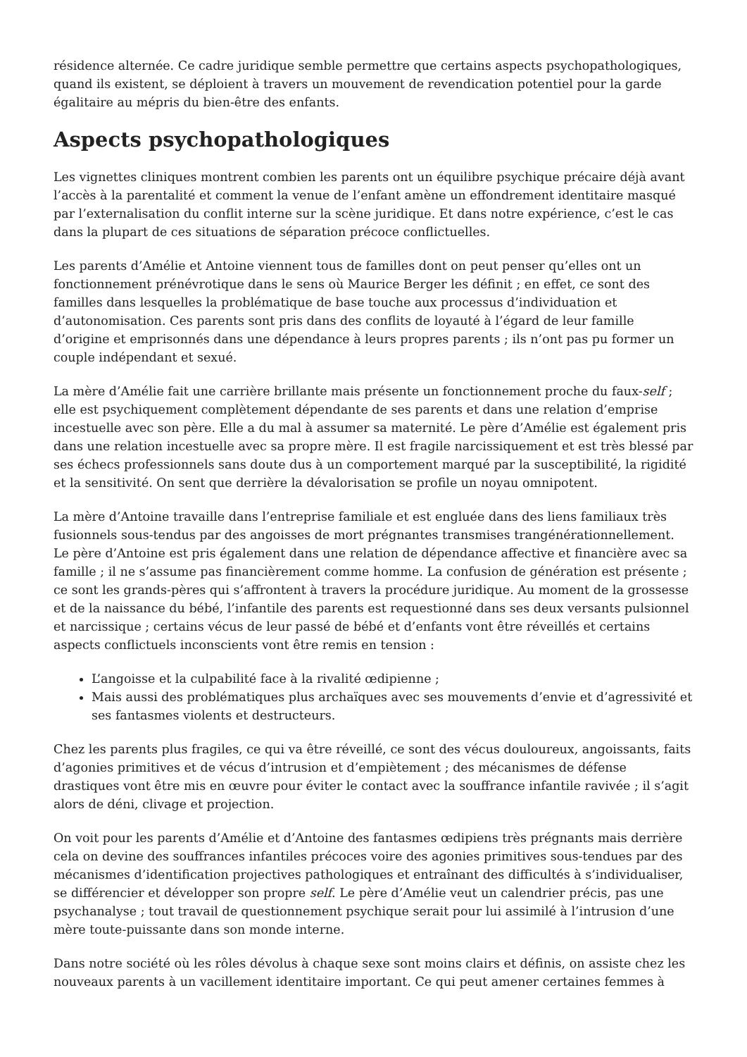résidence alternée. Ce cadre juridique semble permettre que certains aspects psychopathologiques, quand ils existent, se déploient à travers un mouvement de revendication potentiel pour la garde égalitaire au mépris du bien-être des enfants.
Aspects psychopathologiques
Les vignettes cliniques montrent combien les parents ont un équilibre psychique précaire déjà avant l’accès à la parentalité et comment la venue de l’enfant amène un effondrement identitaire masqué par l’externalisation du conflit interne sur la scène juridique. Et dans notre expérience, c’est le cas dans la plupart de ces situations de séparation précoce conflictuelles.
Les parents d’Amélie et Antoine viennent tous de familles dont on peut penser qu’elles ont un fonctionnement prénévrotique dans le sens où Maurice Berger les définit ; en effet, ce sont des familles dans lesquelles la problématique de base touche aux processus d’individuation et d’autonomisation. Ces parents sont pris dans des conflits de loyauté à l’égard de leur famille d’origine et emprisonnés dans une dépendance à leurs propres parents ; ils n’ont pas pu former un couple indépendant et sexué.
La mère d’Amélie fait une carrière brillante mais présente un fonctionnement proche du faux-self ; elle est psychiquement complètement dépendante de ses parents et dans une relation d’emprise incestuelle avec son père. Elle a du mal à assumer sa maternité. Le père d’Amélie est également pris dans une relation incestuelle avec sa propre mère. Il est fragile narcissiquement et est très blessé par ses échecs professionnels sans doute dus à un comportement marqué par la susceptibilité, la rigidité et la sensitivité. On sent que derrière la dévalorisation se profile un noyau omnipotent.
La mère d’Antoine travaille dans l’entreprise familiale et est engluée dans des liens familiaux très fusionnels sous-tendus par des angoisses de mort prégnantes transmises trangénérationnellement. Le père d’Antoine est pris également dans une relation de dépendance affective et financière avec sa famille ; il ne s’assume pas financièrement comme homme. La confusion de génération est présente ; ce sont les grands-pères qui s’affrontent à travers la procédure juridique. Au moment de la grossesse et de la naissance du bébé, l’infantile des parents est requestionné dans ses deux versants pulsionnel et narcissique ; certains vécus de leur passé de bébé et d’enfants vont être réveillés et certains aspects conflictuels inconscients vont être remis en tension :
L’angoisse et la culpabilité face à la rivalité œdipienne ;
Mais aussi des problématiques plus archaïques avec ses mouvements d’envie et d’agressivité et ses fantasmes violents et destructeurs.
Chez les parents plus fragiles, ce qui va être réveillé, ce sont des vécus douloureux, angoissants, faits d’agonies primitives et de vécus d’intrusion et d’empiètement ; des mécanismes de défense drastiques vont être mis en œuvre pour éviter le contact avec la souffrance infantile ravivée ; il s’agit alors de déni, clivage et projection.
On voit pour les parents d’Amélie et d’Antoine des fantasmes œdipiens très prégnants mais derrière cela on devine des souffrances infantiles précoces voire des agonies primitives sous-tendues par des mécanismes d’identification projectives pathologiques et entraînant des difficultés à s’individualiser, se différencier et développer son propre self. Le père d’Amélie veut un calendrier précis, pas une psychanalyse ; tout travail de questionnement psychique serait pour lui assimilé à l’intrusion d’une mère toute-puissante dans son monde interne.
Dans notre société où les rôles dévolus à chaque sexe sont moins clairs et définis, on assiste chez les nouveaux parents à un vacillement identitaire important. Ce qui peut amener certaines femmes à